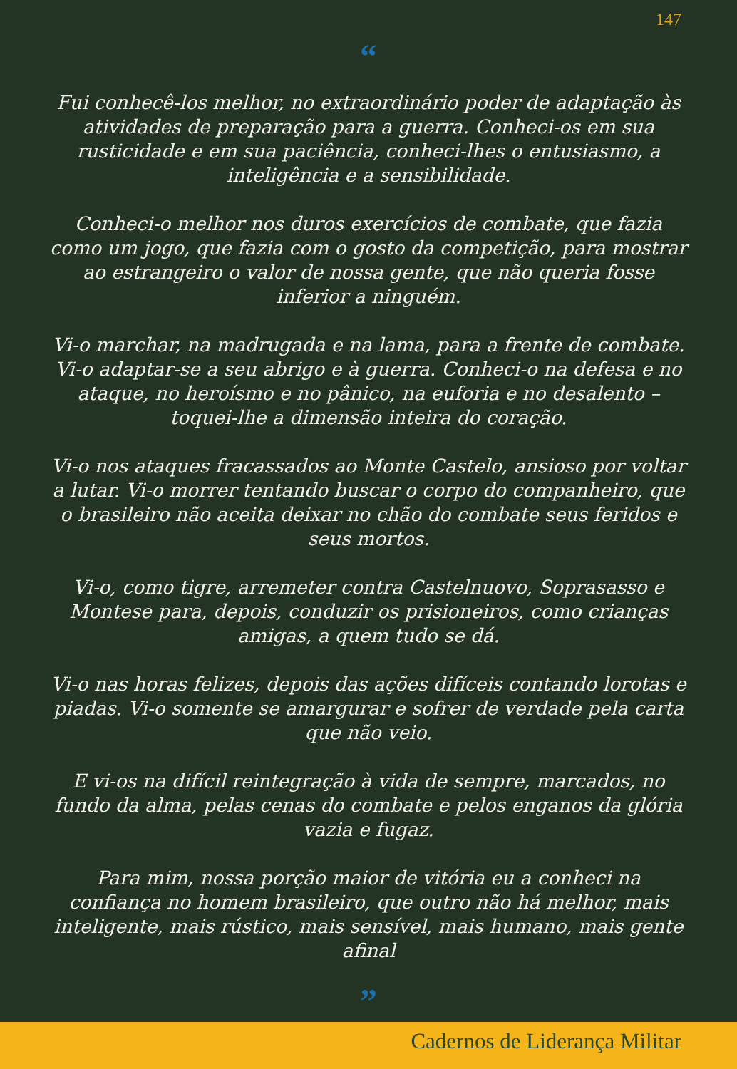147
“
Fui conhecê-los melhor, no extraordinário poder de adaptação às atividades de preparação para a guerra. Conheci-os em sua rusticidade e em sua paciência, conheci-lhes o entusiasmo, a inteligência e a sensibilidade.
Conheci-o melhor nos duros exercícios de combate, que fazia como um jogo, que fazia com o gosto da competição, para mostrar ao estrangeiro o valor de nossa gente, que não queria fosse inferior a ninguém.
Vi-o marchar, na madrugada e na lama, para a frente de combate. Vi-o adaptar-se a seu abrigo e à guerra. Conheci-o na defesa e no ataque, no heroísmo e no pânico, na euforia e no desalento – toquei-lhe a dimensão inteira do coração.
Vi-o nos ataques fracassados ao Monte Castelo, ansioso por voltar a lutar. Vi-o morrer tentando buscar o corpo do companheiro, que o brasileiro não aceita deixar no chão do combate seus feridos e seus mortos.
Vi-o, como tigre, arremeter contra Castelnuovo, Soprasasso e Montese para, depois, conduzir os prisioneiros, como crianças amigas, a quem tudo se dá.
Vi-o nas horas felizes, depois das ações difíceis contando lorotas e piadas. Vi-o somente se amargurar e sofrer de verdade pela carta que não veio.
E vi-os na difícil reintegração à vida de sempre, marcados, no fundo da alma, pelas cenas do combate e pelos enganos da glória vazia e fugaz.
Para mim, nossa porção maior de vitória eu a conheci na confiança no homem brasileiro, que outro não há melhor, mais inteligente, mais rústico, mais sensível, mais humano, mais gente afinal
”
Cadernos de Liderança Militar